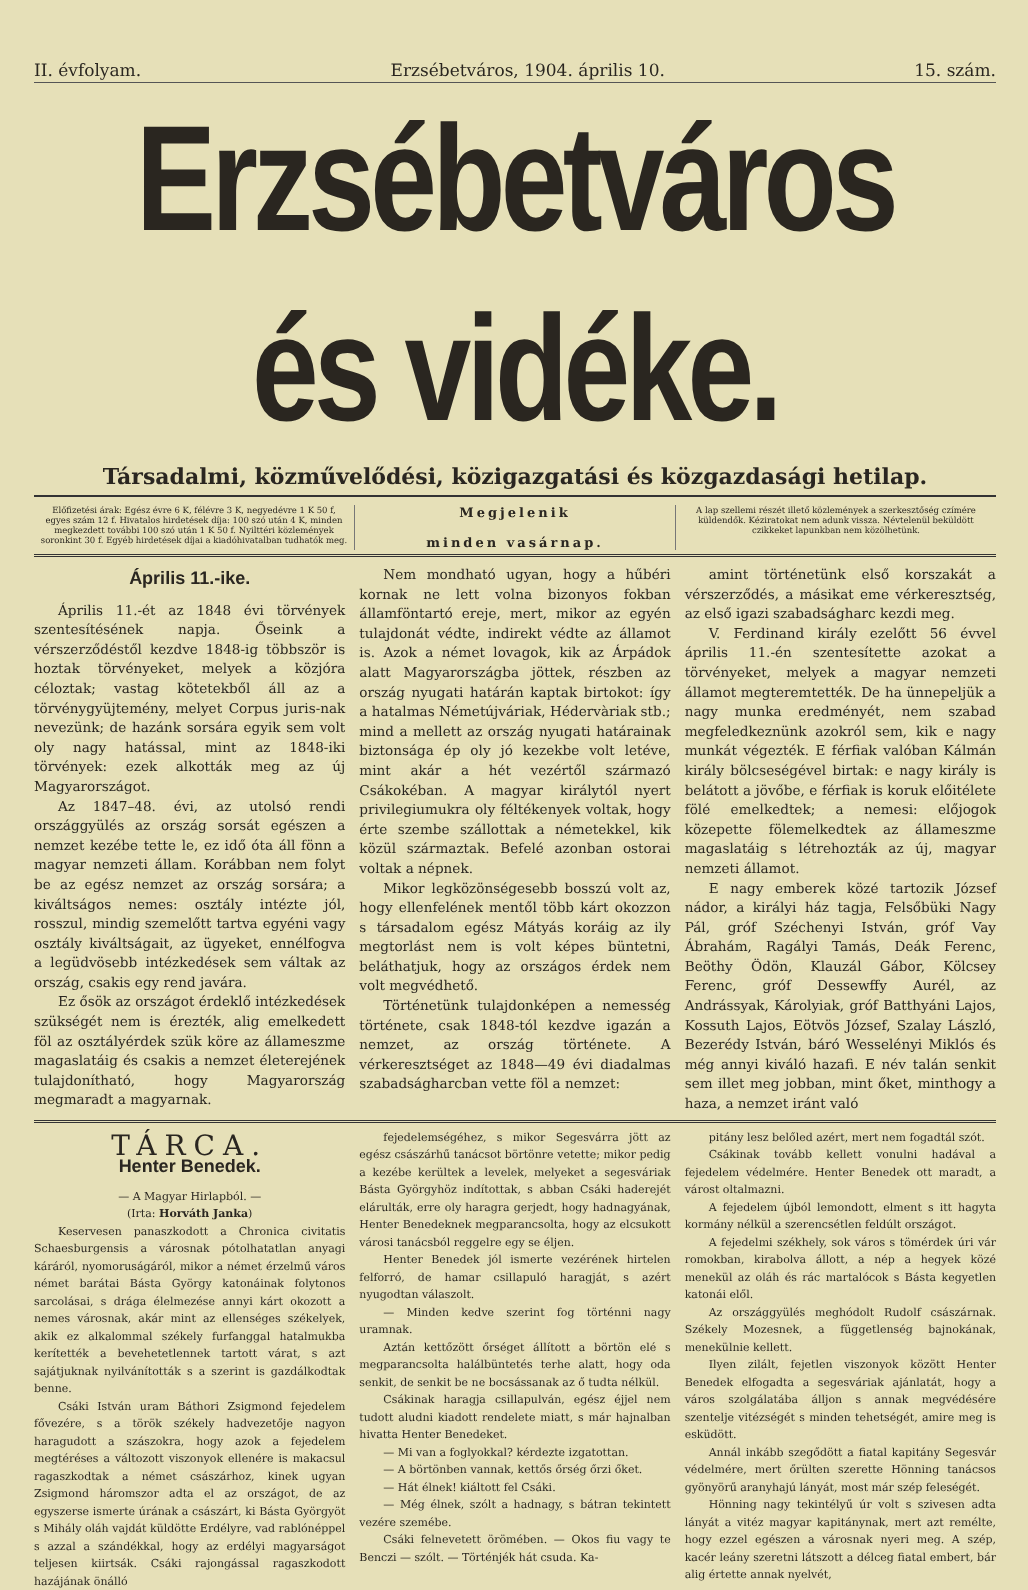II. évfolyam. Erzsébetváros, 1904. április 10. 15. szám.
Erzsébetváros és vidéke.
Társadalmi, közművelődési, közigazgatási és közgazdasági hetilap.
Előfizetési árak: Egész évre 6 K, félévre 3 K, negyedévre 1 K 50 f, egyes szám 12 f. Hivatalos hirdetések díja: 100 szó után 4 K, minden megkezdett további 100 szó után 1 K 50 f. Nyilttéri közlemények soronkint 30 f. Egyéb hirdetések díjai a kiadóhivatalban tudhatók meg.
Megjelenik
minden vasárnap.
A lap szellemi részét illető közlemények a szerkesztőség czímére küldendők. Kéziratokat nem adunk vissza. Névtelenül beküldött czikkeket lapunkban nem közölhetünk.
Április 11.-ike.
Április 11.-ét az 1848 évi törvények szentesítésének napja. Őseink a vérszerződéstől kezdve 1848-ig többször is hoztak törvényeket, melyek a közjóra céloztak; vastag kötetekből áll az a törvénygyüjtemény, melyet Corpus juris-nak nevezünk; de hazánk sorsára egyik sem volt oly nagy hatással, mint az 1848-iki törvények: ezek alkották meg az új Magyarországot.
Az 1847–48. évi, az utolsó rendi országgyülés az ország sorsát egészen a nemzet kezébe tette le, ez idő óta áll fönn a magyar nemzeti állam. Korábban nem folyt be az egész nemzet az ország sorsára; a kiváltságos nemes: osztály intézte jól, rosszul, mindig szemelőtt tartva egyéni vagy osztály kiváltságait, az ügyeket, ennélfogva a legüdvösebb intézkedések sem váltak az ország, csakis egy rend javára.
Ez ősök az országot érdeklő intézkedések szükségét nem is érezték, alig emelkedett föl az osztályérdek szük köre az állameszme magaslatáig és csakis a nemzet életerejének tulajdonítható, hogy Magyarország megmaradt a magyarnak.
Nem mondható ugyan, hogy a hűbéri kornak ne lett volna bizonyos fokban államföntartó ereje, mert, mikor az egyén tulajdonát védte, indirekt védte az államot is. Azok a német lovagok, kik az Árpádok alatt Magyarországba jöttek, részben az ország nyugati határán kaptak birtokot: így a hatalmas Németújváriak, Hédervàriak stb.; mind a mellett az ország nyugati határainak biztonsága ép oly jó kezekbe volt letéve, mint akár a hét vezértől származó Csákokéban. A magyar királytól nyert privilegiumukra oly féltékenyek voltak, hogy érte szembe szállottak a németekkel, kik közül származtak. Befelé azonban ostorai voltak a népnek.
Mikor legközönségesebb bosszú volt az, hogy ellenfelének mentől több kárt okozzon s társadalom egész Mátyás koráig az ily megtorlást nem is volt képes büntetni, beláthatjuk, hogy az országos érdek nem volt megvédhető.
Történetünk tulajdonképen a nemesség története, csak 1848-tól kezdve igazán a nemzet, az ország története. A vérkeresztséget az 1848—49 évi diadalmas szabadságharcban vette föl a nemzet:
amint történetünk első korszakát a vérszerződés, a másikat eme vérkeresztség, az első igazi szabadságharc kezdi meg.
V. Ferdinand király ezelőtt 56 évvel április 11.-én szentesítette azokat a törvényeket, melyek a magyar nemzeti államot megteremtették. De ha ünnepeljük a nagy munka eredményét, nem szabad megfeledkeznünk azokról sem, kik e nagy munkát végezték. E férfiak valóban Kálmán király bölcseségével birtak: e nagy király is belátott a jövőbe, e férfiak is koruk előitélete fölé emelkedtek; a nemesi: előjogok közepette fölemelkedtek az állameszme magaslatáig s létrehozták az új, magyar nemzeti államot.
E nagy emberek közé tartozik József nádor, a királyi ház tagja, Felsőbüki Nagy Pál, gróf Széchenyi István, gróf Vay Ábrahám, Ragályi Tamás, Deák Ferenc, Beöthy Ödön, Klauzál Gábor, Kölcsey Ferenc, gróf Dessewffy Aurél, az Andrássyak, Károlyiak, gróf Batthyáni Lajos, Kossuth Lajos, Eötvös József, Szalay László, Bezerédy István, báró Wesselényi Miklós és még annyi kiváló hazafi. E név talán senkit sem illet meg jobban, mint őket, minthogy a haza, a nemzet iránt való
TÁRCA.
Henter Benedek.
— A Magyar Hirlapból. —
(Irta: Horváth Janka)
Keservesen panaszkodott a Chronica civitatis Schaesburgensis a városnak pótolhatatlan anyagi káráról, nyomoruságáról, mikor a német érzelmű város német barátai Básta György katonáinak folytonos sarcolásai, s drága élelmezése annyi kárt okozott a nemes városnak, akár mint az ellenséges székelyek, akik ez alkalommal székely furfanggal hatalmukba kerítették a bevehetetlennek tartott várat, s azt sajátjuknak nyilvánították s a szerint is gazdálkodtak benne.
Csáki István uram Báthori Zsigmond fejedelem fővezére, s a török székely hadvezetője nagyon haragudott a szászokra, hogy azok a fejedelem megtéréses a változott viszonyok ellenére is makacsul ragaszkodtak a német császárhoz, kinek ugyan Zsigmond háromszor adta el az országot, de az egyszerse ismerte úrának a császárt, ki Básta Györgyöt s Mihály oláh vajdát küldötte Erdélyre, vad rablónéppel s azzal a szándékkal, hogy az erdélyi magyarságot teljesen kiirtsák. Csáki rajongással ragaszkodott hazájának önálló
fejedelemségéhez, s mikor Segesvárra jött az egész császárhű tanácsot börtönre vetette; mikor pedig a kezébe kerültek a levelek, melyeket a segesváriak Básta Györgyhöz indítottak, s abban Csáki haderejét elárulták, erre oly haragra gerjedt, hogy hadnagyának, Henter Benedeknek megparancsolta, hogy az elcsukott városi tanácsból reggelre egy se éljen.
Henter Benedek jól ismerte vezérének hirtelen felforró, de hamar csillapuló haragját, s azért nyugodtan válaszolt.
— Minden kedve szerint fog történni nagy uramnak.
Aztán kettőzött őrséget állított a börtön elé s megparancsolta halálbüntetés terhe alatt, hogy oda senkit, de senkit be ne bocsássanak az ő tudta nélkül.
Csákinak haragja csillapulván, egész éjjel nem tudott aludni kiadott rendelete miatt, s már hajnalban hivatta Henter Benedeket.
— Mi van a foglyokkal? kérdezte izgatottan.
— A börtönben vannak, kettős őrség őrzi őket.
— Hát élnek! kiáltott fel Csáki.
— Még élnek, szólt a hadnagy, s bátran tekintett vezére szemébe.
Csáki felnevetett örömében. — Okos fiu vagy te Benczi — szólt. — Történjék hát csuda. Ka-
pitány lesz belőled azért, mert nem fogadtál szót.
Csákinak tovább kellett vonulni hadával a fejedelem védelmére. Henter Benedek ott maradt, a várost oltalmazni.
A fejedelem újból lemondott, elment s itt hagyta kormány nélkül a szerencsétlen feldúlt országot.
A fejedelmi székhely, sok város s tömérdek úri vár romokban, kirabolva állott, a nép a hegyek közé menekül az oláh és rác martalócok s Básta kegyetlen katonái elől.
Az országgyülés meghódolt Rudolf császárnak. Székely Mozesnek, a függetlenség bajnokának, menekülnie kellett.
Ilyen zilált, fejetlen viszonyok között Henter Benedek elfogadta a segesváriak ajánlatát, hogy a város szolgálatába álljon s annak megvédésére szentelje vitézségét s minden tehetségét, amire meg is esküdött.
Annál inkább szegődött a fiatal kapitány Segesvár védelmére, mert őrülten szerette Hönning tanácsos gyönyörű aranyhajú lányát, most már szép feleségét.
Hönning nagy tekintélyű úr volt s szivesen adta lányát a vitéz magyar kapitánynak, mert azt remélte, hogy ezzel egészen a városnak nyeri meg. A szép, kacér leány szeretni látszott a délceg fiatal embert, bár alig értette annak nyelvét,